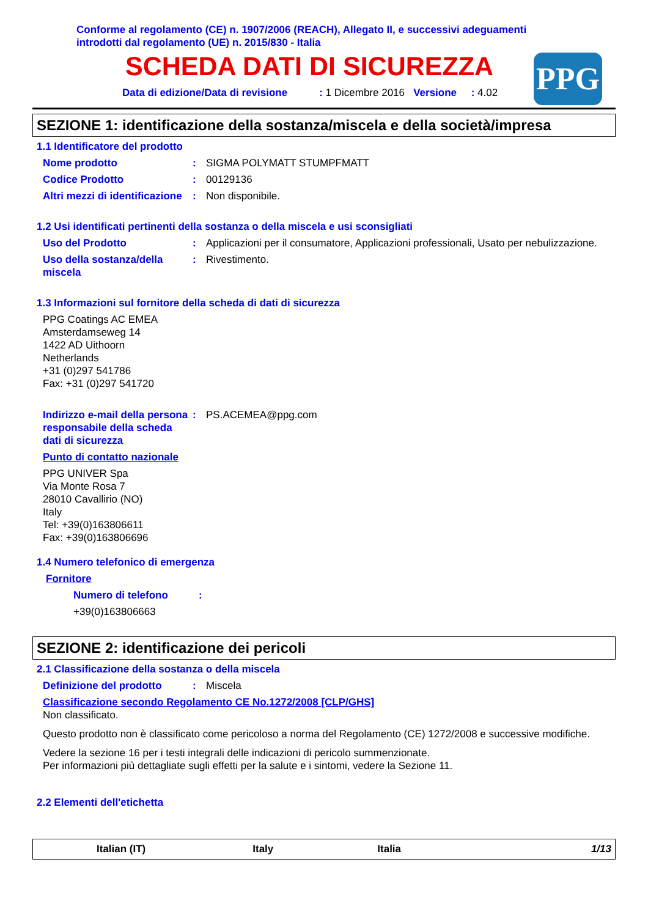Conforme al regolamento (CE) n. 1907/2006 (REACH), Allegato II, e successivi adeguamenti
introdotti dal regolamento (UE) n. 2015/830 - Italia
SCHEDA DATI DI SICUREZZA
Data di edizione/Data di revisione : 1 Dicembre 2016 Versione : 4.02
PPG
SEZIONE 1: identificazione della sostanza/miscela e della società/impresa
1.1 Identificatore del prodotto
Nome prodotto : SIGMA POLYMATT STUMPFMATT
Codice Prodotto : 00129136
Altri mezzi di identificazione
: Non disponibile.
1.2 Usi identificati pertinenti della sostanza o della miscela e usi sconsigliati
Uso del Prodotto : Applicazioni per il consumatore, Applicazioni professionali, Usato per nebulizzazione.
Uso della sostanza/della miscela
: Rivestimento.
1.3 Informazioni sul fornitore della scheda di dati di sicurezza
PPG Coatings AC EMEA
Amsterdamseweg 14
1422 AD Uithoorn
Netherlands
+31 (0)297 541786
Fax: +31 (0)297 541720
Indirizzo e-mail della persona responsabile della scheda dati di sicurezza
: PS.ACEMEA@ppg.com
Punto di contatto nazionale
PPG UNIVER Spa
Via Monte Rosa 7
28010 Cavallirio (NO)
Italy
Tel: +39(0)163806611
Fax: +39(0)163806696
1.4 Numero telefonico di emergenza
Fornitore
Numero di telefono :
+39(0)163806663
SEZIONE 2: identificazione dei pericoli
2.1 Classificazione della sostanza o della miscela
Definizione del prodotto : Miscela
Classificazione secondo Regolamento CE No.1272/2008 [CLP/GHS]
Non classificato.
Questo prodotto non è classificato come pericoloso a norma del Regolamento (CE) 1272/2008 e successive modifiche.
Vedere la sezione 16 per i testi integrali delle indicazioni di pericolo summenzionate.
Per informazioni più dettagliate sugli effetti per la salute e i sintomi, vedere la Sezione 11.
2.2 Elementi dell'etichetta
Italian (IT) Italy Italia 1/13